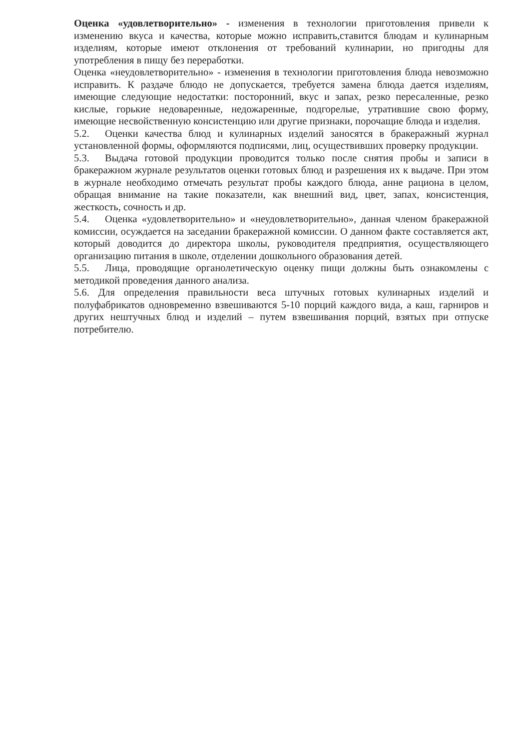Оценка «удовлетворительно» - изменения в технологии приготовления привели к изменению вкуса и качества, которые можно исправить,ставится блюдам и кулинарным изделиям, которые имеют отклонения от требований кулинарии, но пригодны для употребления в пищу без переработки.
Оценка «неудовлетворительно» - изменения в технологии приготовления блюда невозможно исправить. К раздаче блюдо не допускается, требуется замена блюда дается изделиям, имеющие следующие недостатки: посторонний, вкус и запах, резко пересаленные, резко кислые, горькие недоваренные, недожаренные, подгорелые, утратившие свою форму, имеющие несвойственную консистенцию или другие признаки, порочащие блюда и изделия.
5.2. Оценки качества блюд и кулинарных изделий заносятся в бракеражный журнал установленной формы, оформляются подписями, лиц, осуществивших проверку продукции.
5.3. Выдача готовой продукции проводится только после снятия пробы и записи в бракеражном журнале результатов оценки готовых блюд и разрешения их к выдаче. При этом в журнале необходимо отмечать результат пробы каждого блюда, анне рациона в целом, обращая внимание на такие показатели, как внешний вид, цвет, запах, консистенция, жесткость, сочность и др.
5.4. Оценка «удовлетворительно» и «неудовлетворительно», данная членом бракеражной комиссии, осуждается на заседании бракеражной комиссии. О данном факте составляется акт, который доводится до директора школы, руководителя предприятия, осуществляющего организацию питания в школе, отделении дошкольного образования детей.
5.5. Лица, проводящие органолетическую оценку пищи должны быть ознакомлены с методикой проведения данного анализа.
5.6. Для определения правильности веса штучных готовых кулинарных изделий и полуфабрикатов одновременно взвешиваются 5-10 порций каждого вида, а каш, гарниров и других нештучных блюд и изделий – путем взвешивания порций, взятых при отпуске потребителю.